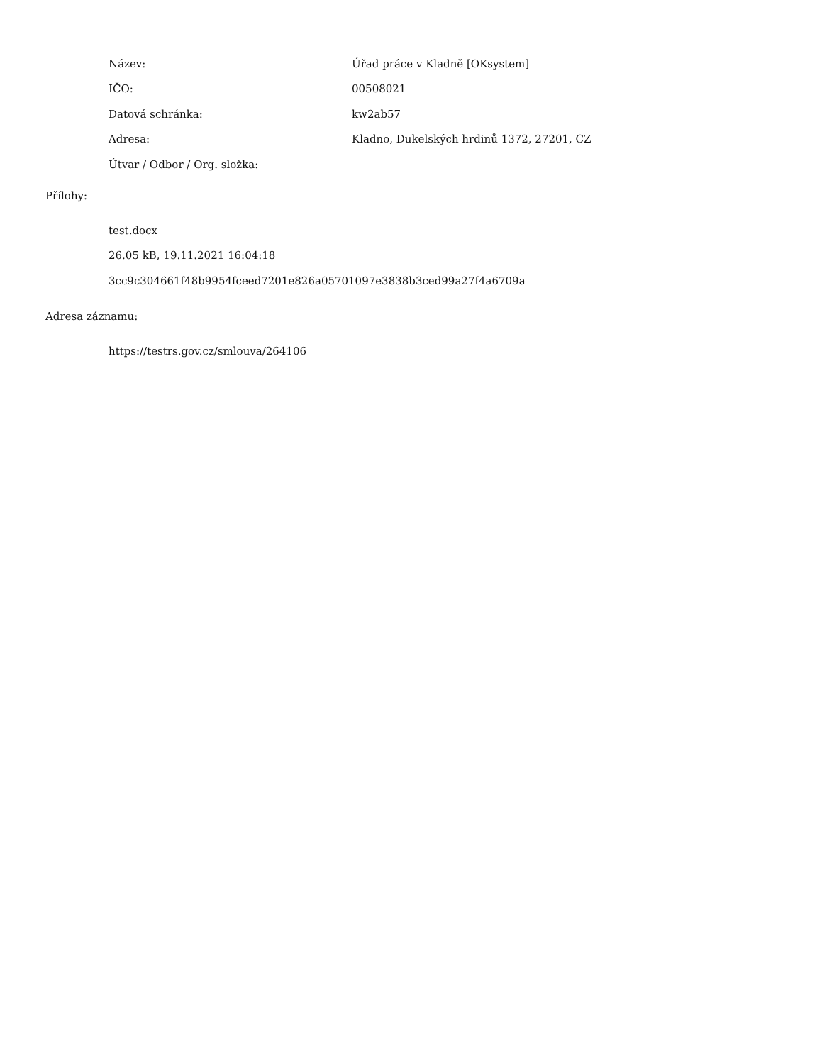| Název: | Úřad práce v Kladně [OKsystem] |
| IČO: | 00508021 |
| Datová schránka: | kw2ab57 |
| Adresa: | Kladno, Dukelských hrdinů 1372, 27201, CZ |
| Útvar / Odbor / Org. složka: | |
Přílohy:
test.docx
26.05 kB, 19.11.2021 16:04:18
3cc9c304661f48b9954fceed7201e826a05701097e3838b3ced99a27f4a6709a
Adresa záznamu:
https://testrs.gov.cz/smlouva/264106